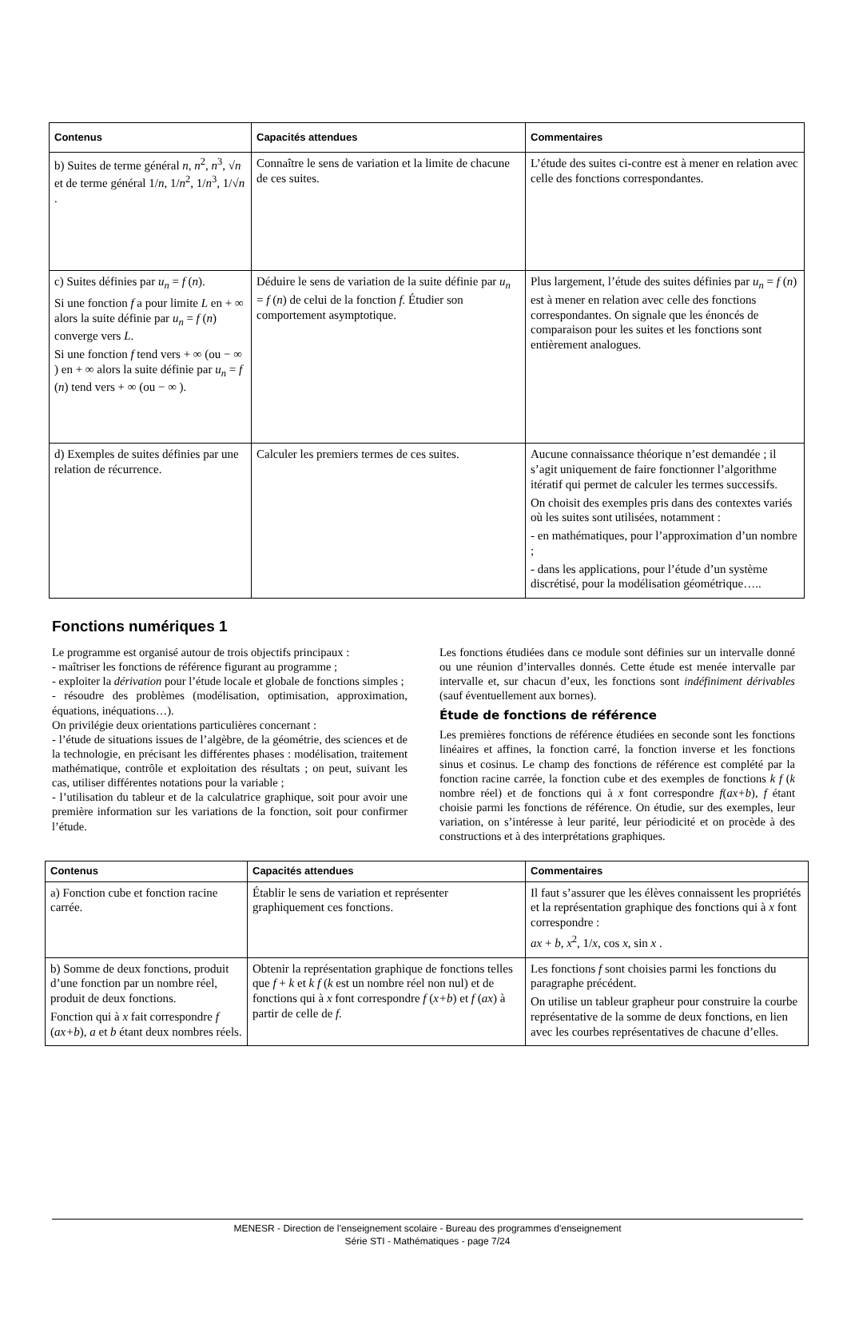| Contenus | Capacités attendues | Commentaires |
| --- | --- | --- |
| b) Suites de terme général n , n<sup>2</sup>, n<sup>3</sup>, √ n et de terme général 1/ n , 1/ n<sup>2</sup>, 1/ n<sup>3</sup>, 1/√ n . | Connaître le sens de variation et la limite de chacune de ces suites. | L’étude des suites ci-contre est à mener en relation avec celle des fonctions correspondantes. |
| c) Suites définies par u<sub>n</sub> = f ( n ). Si une fonction f a pour limite L en + ∞ alors la suite définie par u<sub>n</sub> = f ( n ) converge vers L . Si une fonction f tend vers + ∞ (ou − ∞ ) en + ∞ alors la suite définie par u<sub>n</sub> = f ( n ) tend vers + ∞ (ou − ∞ ). | Déduire le sens de variation de la suite définie par u<sub>n</sub> = f ( n ) de celui de la fonction f. Étudier son comportement asymptotique. | Plus largement, l’étude des suites définies par u<sub>n</sub> = f ( n ) est à mener en relation avec celle des fonctions correspondantes. On signale que les énoncés de comparaison pour les suites et les fonctions sont entièrement analogues. |
| d) Exemples de suites définies par une relation de récurrence. | Calculer les premiers termes de ces suites. | Aucune connaissance théorique n’est demandée ; il s’agit uniquement de faire fonctionner l’algorithme itératif qui permet de calculer les termes successifs. On choisit des exemples pris dans des contextes variés où les suites sont utilisées, notamment : - en mathématiques, pour l’approximation d’un nombre ; - dans les applications, pour l’étude d’un système discrétisé, pour la modélisation géométrique….. |
Fonctions numériques 1
Le programme est organisé autour de trois objectifs principaux :
- maîtriser les fonctions de référence figurant au programme ;
- exploiter la dérivation pour l’étude locale et globale de fonctions simples ;
- résoudre des problèmes (modélisation, optimisation, approximation, équations, inéquations…).
On privilégie deux orientations particulières concernant :
- l’étude de situations issues de l’algèbre, de la géométrie, des sciences et de la technologie, en précisant les différentes phases : modélisation, traitement mathématique, contrôle et exploitation des résultats ; on peut, suivant les cas, utiliser différentes notations pour la variable ;
- l’utilisation du tableur et de la calculatrice graphique, soit pour avoir une première information sur les variations de la fonction, soit pour confirmer l’étude.
Les fonctions étudiées dans ce module sont définies sur un intervalle donné ou une réunion d’intervalles donnés. Cette étude est menée intervalle par intervalle et, sur chacun d’eux, les fonctions sont indéfiniment dérivables (sauf éventuellement aux bornes).
Étude de fonctions de référence
Les premières fonctions de référence étudiées en seconde sont les fonctions linéaires et affines, la fonction carré, la fonction inverse et les fonctions sinus et cosinus. Le champ des fonctions de référence est complété par la fonction racine carrée, la fonction cube et des exemples de fonctions k f (k nombre réel) et de fonctions qui à x font correspondre f(ax+b), f étant choisie parmi les fonctions de référence. On étudie, sur des exemples, leur variation, on s’intéresse à leur parité, leur périodicité et on procède à des constructions et à des interprétations graphiques.
| Contenus | Capacités attendues | Commentaires |
| --- | --- | --- |
| a) Fonction cube et fonction racine carrée. | Établir le sens de variation et représenter graphiquement ces fonctions. | Il faut s’assurer que les élèves connaissent les propriétés et la représentation graphique des fonctions qui à x font correspondre : ax + b , x<sup>2</sup>, 1/ x , cos x , sin x . |
| b) Somme de deux fonctions, produit d’une fonction par un nombre réel, produit de deux fonctions. Fonction qui à x fait correspondre f ( ax+b ), a et b étant deux nombres réels. | Obtenir la représentation graphique de fonctions telles que f + k et k f ( k est un nombre réel non nul) et de fonctions qui à x font correspondre f ( x+b ) et f ( ax ) à partir de celle de f. | Les fonctions f sont choisies parmi les fonctions du paragraphe précédent. On utilise un tableur grapheur pour construire la courbe représentative de la somme de deux fonctions, en lien avec les courbes représentatives de chacune d’elles. |
MENESR - Direction de l’enseignement scolaire - Bureau des programmes d'enseignement
Série STI - Mathématiques - page 7/24